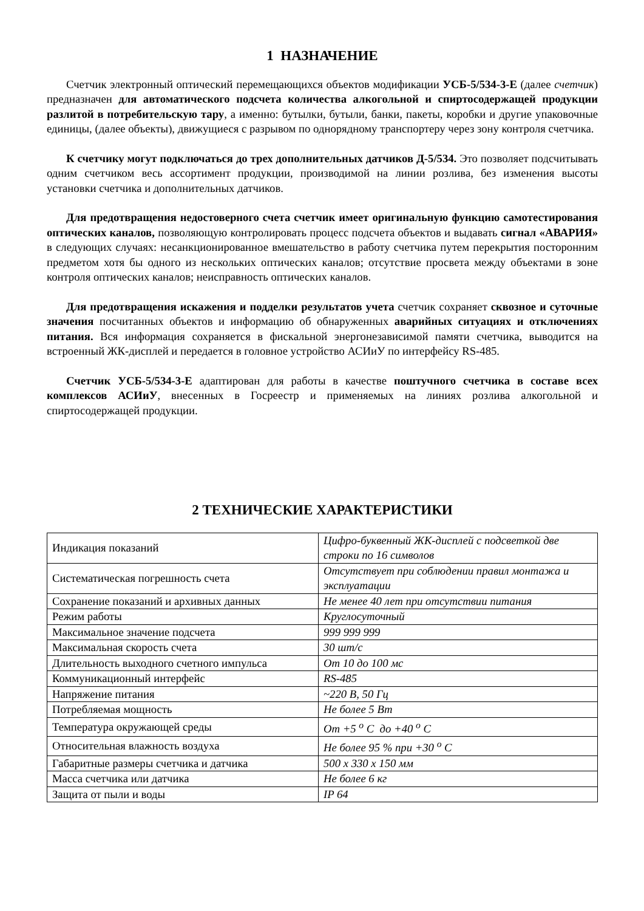1 НАЗНАЧЕНИЕ
Счетчик электронный оптический перемещающихся объектов модификации УСБ-5/534-3-Е (далее счетчик) предназначен для автоматического подсчета количества алкогольной и спиртосодержащей продукции разлитой в потребительскую тару, а именно: бутылки, бутыли, банки, пакеты, коробки и другие упаковочные единицы, (далее объекты), движущиеся с разрывом по однорядному транспортеру через зону контроля счетчика.
К счетчику могут подключаться до трех дополнительных датчиков Д-5/534. Это позволяет подсчитывать одним счетчиком весь ассортимент продукции, производимой на линии розлива, без изменения высоты установки счетчика и дополнительных датчиков.
Для предотвращения недостоверного счета счетчик имеет оригинальную функцию самотестирования оптических каналов, позволяющую контролировать процесс подсчета объектов и выдавать сигнал «АВАРИЯ» в следующих случаях: несанкционированное вмешательство в работу счетчика путем перекрытия посторонним предметом хотя бы одного из нескольких оптических каналов; отсутствие просвета между объектами в зоне контроля оптических каналов; неисправность оптических каналов.
Для предотвращения искажения и подделки результатов учета счетчик сохраняет сквозное и суточные значения посчитанных объектов и информацию об обнаруженных аварийных ситуациях и отключениях питания. Вся информация сохраняется в фискальной энергонезависимой памяти счетчика, выводится на встроенный ЖК-дисплей и передается в головное устройство АСИиУ по интерфейсу RS-485.
Счетчик УСБ-5/534-3-Е адаптирован для работы в качестве поштучного счетчика в составе всех комплексов АСИиУ, внесенных в Госреестр и применяемых на линиях розлива алкогольной и спиртосодержащей продукции.
2 ТЕХНИЧЕСКИЕ ХАРАКТЕРИСТИКИ
| Индикация показаний | Цифро-буквенный ЖК-дисплей с подсветкой две строки по 16 символов |
| Систематическая погрешность счета | Отсутствует при соблюдении правил монтажа и эксплуатации |
| Сохранение показаний и архивных данных | Не менее 40 лет при отсутствии питания |
| Режим работы | Круглосуточный |
| Максимальное значение подсчета | 999 999 999 |
| Максимальная скорость счета | 30 шт/с |
| Длительность выходного счетного импульса | От 10 до 100 мс |
| Коммуникационный интерфейс | RS-485 |
| Напряжение питания | ~220 В, 50 Гц |
| Потребляемая мощность | Не более 5 Вт |
| Температура окружающей среды | От +5 <sup>о</sup> С до +40 <sup>о</sup> С |
| Относительная влажность воздуха | Не более 95 % при +30 <sup>о</sup> С |
| Габаритные размеры счетчика и датчика | 500 x 330 x 150 мм |
| Масса счетчика или датчика | Не более 6 кг |
| Защита от пыли и воды | IP 64 |